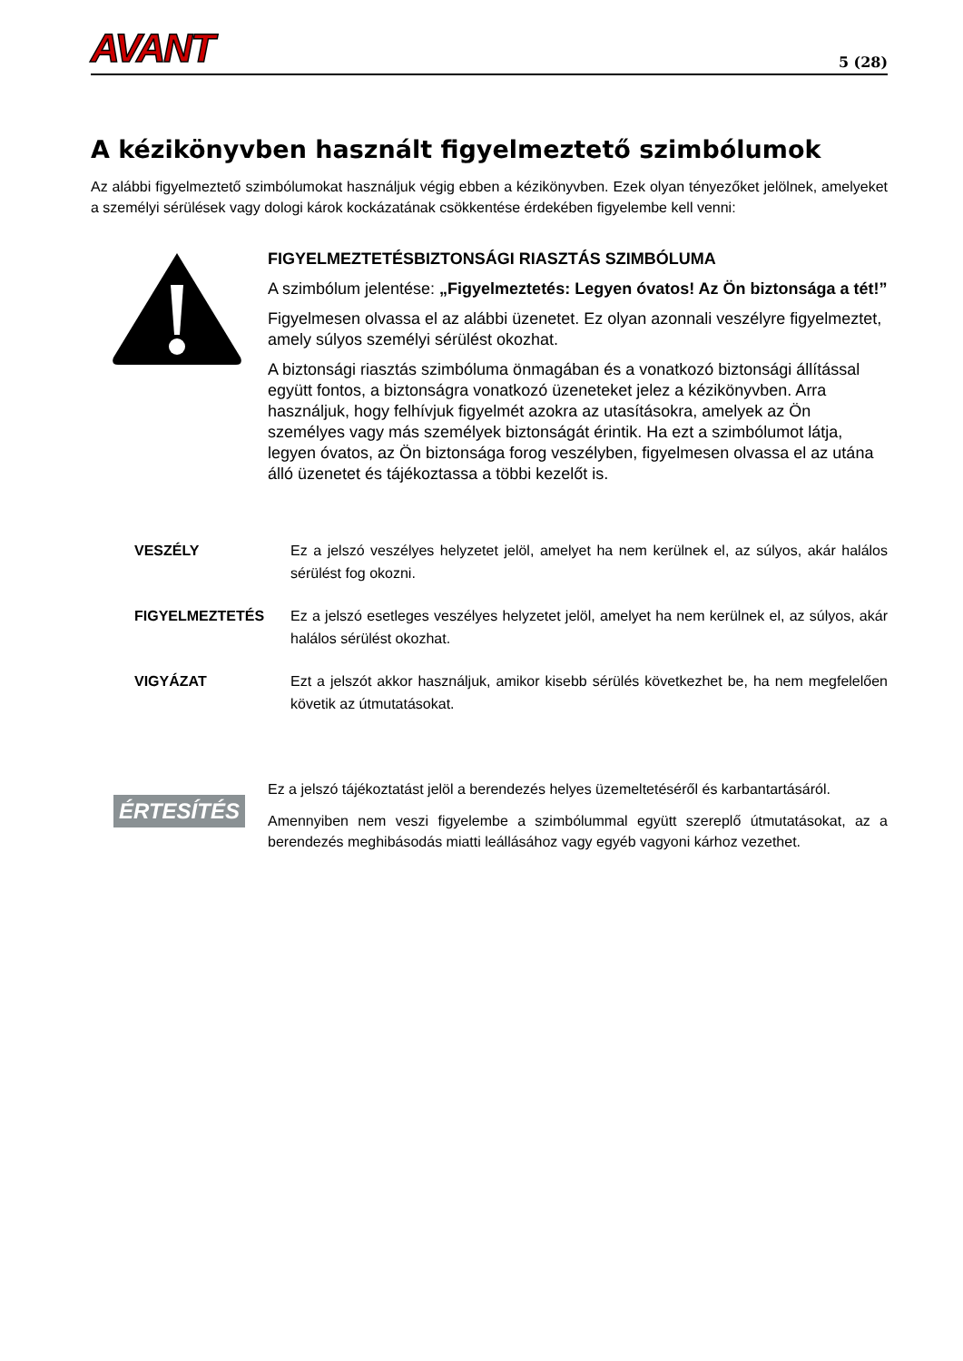AVANT 5 (28)
A kézikönyvben használt figyelmeztető szimbólumok
Az alábbi figyelmeztető szimbólumokat használjuk végig ebben a kézikönyvben. Ezek olyan tényezőket jelölnek, amelyeket a személyi sérülések vagy dologi károk kockázatának csökkentése érdekében figyelembe kell venni:
FIGYELMEZTETÉSBIZTONSÁGI RIASZTÁS SZIMBÓLUMA
A szimbólum jelentése: „Figyelmeztetés: Legyen óvatos! Az Ön biztonsága a tét!”
Figyelmesen olvassa el az alábbi üzenetet. Ez olyan azonnali veszélyre figyelmeztet, amely súlyos személyi sérülést okozhat.
A biztonsági riasztás szimbóluma önmagában és a vonatkozó biztonsági állítással együtt fontos, a biztonságra vonatkozó üzeneteket jelez a kézikönyvben. Arra használjuk, hogy felhívjuk figyelmét azokra az utasításokra, amelyek az Ön személyes vagy más személyek biztonságát érintik. Ha ezt a szimbólumot látja, legyen óvatos, az Ön biztonsága forog veszélyben, figyelmesen olvassa el az utána álló üzenetet és tájékoztassa a többi kezelőt is.
VESZÉLY
Ez a jelszó veszélyes helyzetet jelöl, amelyet ha nem kerülnek el, az súlyos, akár halálos sérülést fog okozni.
FIGYELMEZTETÉS
Ez a jelszó esetleges veszélyes helyzetet jelöl, amelyet ha nem kerülnek el, az súlyos, akár halálos sérülést okozhat.
VIGYÁZAT
Ezt a jelszót akkor használjuk, amikor kisebb sérülés következhet be, ha nem megfelelően követik az útmutatásokat.
ÉRTESÍTÉS
Ez a jelszó tájékoztatást jelöl a berendezés helyes üzemeltetéséről és karbantartásáról.
Amennyiben nem veszi figyelembe a szimbólummal együtt szereplő útmutatásokat, az a berendezés meghibásodás miatti leállásához vagy egyéb vagyoni kárhoz vezethet.